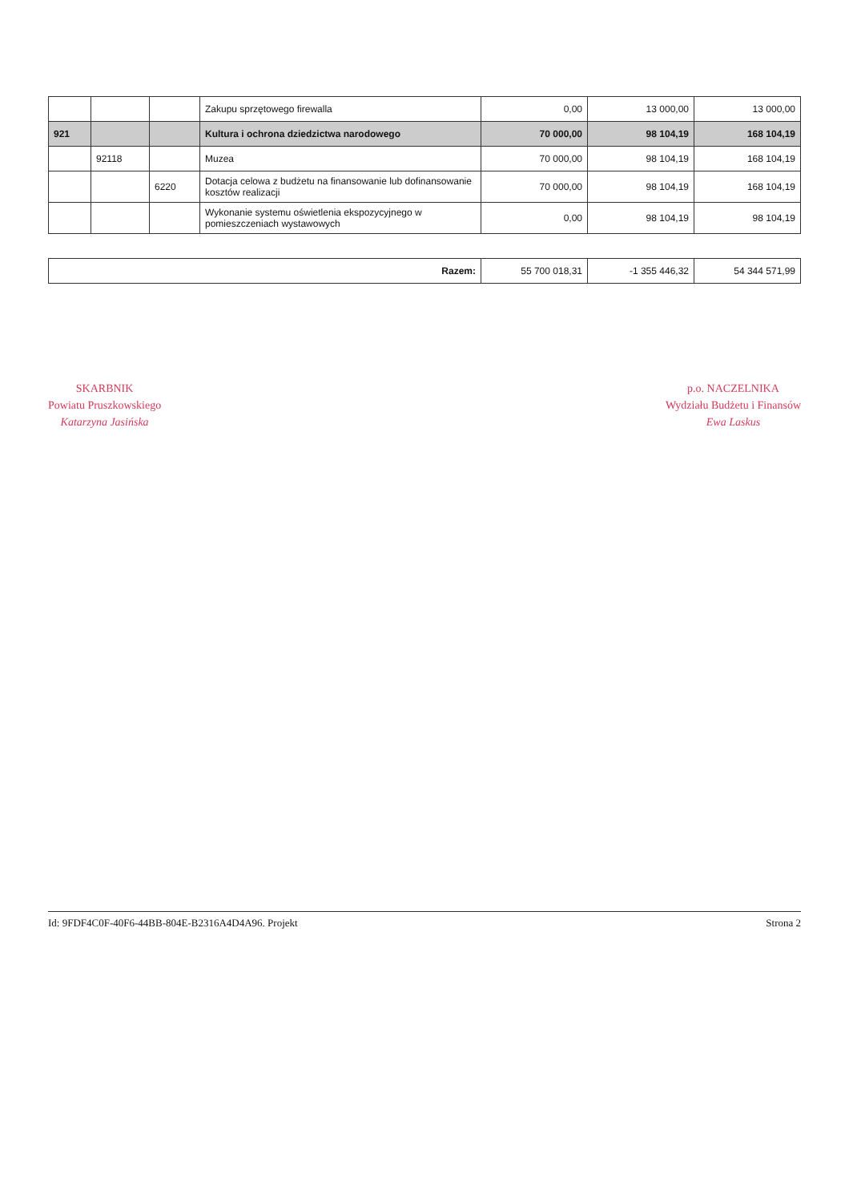| | | | Zakupu sprzętowego firewalla | 0,00 | 13 000,00 | 13 000,00 |
| 921 | | | Kultura i ochrona dziedzictwa narodowego | 70 000,00 | 98 104,19 | 168 104,19 |
| | 92118 | | Muzea | 70 000,00 | 98 104,19 | 168 104,19 |
| | | 6220 | Dotacja celowa z budżetu na finansowanie lub dofinansowanie kosztów realizacji | 70 000,00 | 98 104,19 | 168 104,19 |
| | | | Wykonanie systemu oświetlenia ekspozycyjnego w pomieszczeniach wystawowych | 0,00 | 98 104,19 | 98 104,19 |
| Razem: | 55 700 018,31 | -1 355 446,32 | 54 344 571,99 |
SKARBNIK
Powiatu Pruszkowskiego
Katarzyna Jasińska
p.o. NACZELNIKA
Wydziału Budżetu i Finansów
Ewa Laskus
Id: 9FDF4C0F-40F6-44BB-804E-B2316A4D4A96. Projekt Strona 2